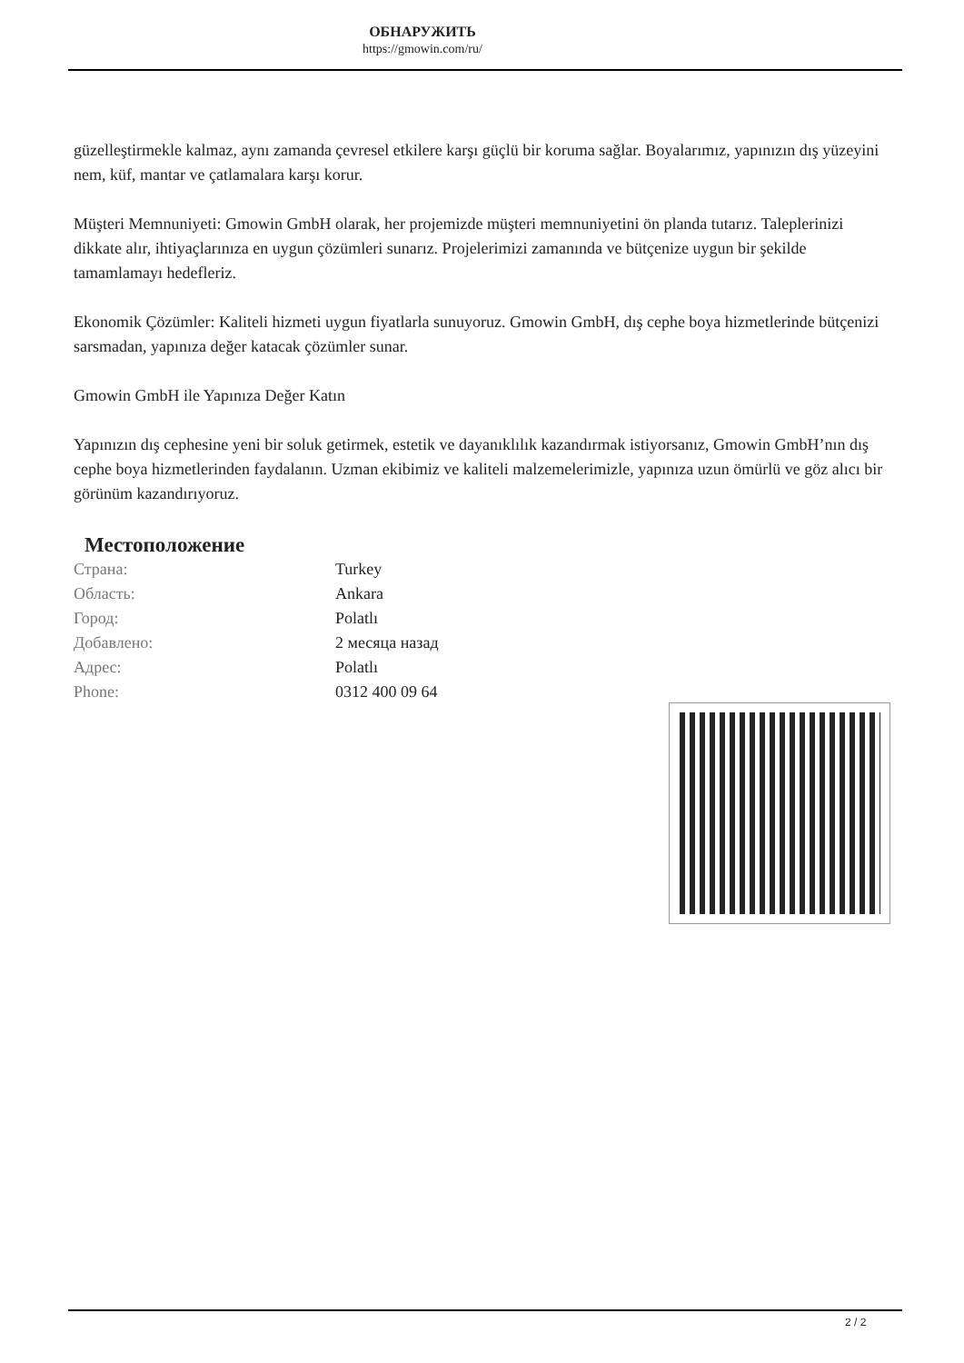ОБНАРУЖИТЬ
https://gmowin.com/ru/
güzelleştirmekle kalmaz, aynı zamanda çevresel etkilere karşı güçlü bir koruma sağlar. Boyalarımız, yapınızın dış yüzeyini nem, küf, mantar ve çatlamalara karşı korur.
Müşteri Memnuniyeti: Gmowin GmbH olarak, her projemizde müşteri memnuniyetini ön planda tutarız. Taleplerinizi dikkate alır, ihtiyaçlarınıza en uygun çözümleri sunarız. Projelerimizi zamanında ve bütçenize uygun bir şekilde tamamlamayı hedefleriz.
Ekonomik Çözümler: Kaliteli hizmeti uygun fiyatlarla sunuyoruz. Gmowin GmbH, dış cephe boya hizmetlerinde bütçenizi sarsmadan, yapınıza değer katacak çözümler sunar.
Gmowin GmbH ile Yapınıza Değer Katın
Yapınızın dış cephesine yeni bir soluk getirmek, estetik ve dayanıklılık kazandırmak istiyorsanız, Gmowin GmbH’nın dış cephe boya hizmetlerinden faydalanın. Uzman ekibimiz ve kaliteli malzemelerimizle, yapınıza uzun ömürlü ve göz alıcı bir görünüm kazandırıyoruz.
Местоположение
| Страна: | Turkey |
| Область: | Ankara |
| Город: | Polatlı |
| Добавлено: | 2 месяца назад |
| Адрес: | Polatlı |
| Phone: | 0312 400 09 64 |
2 / 2